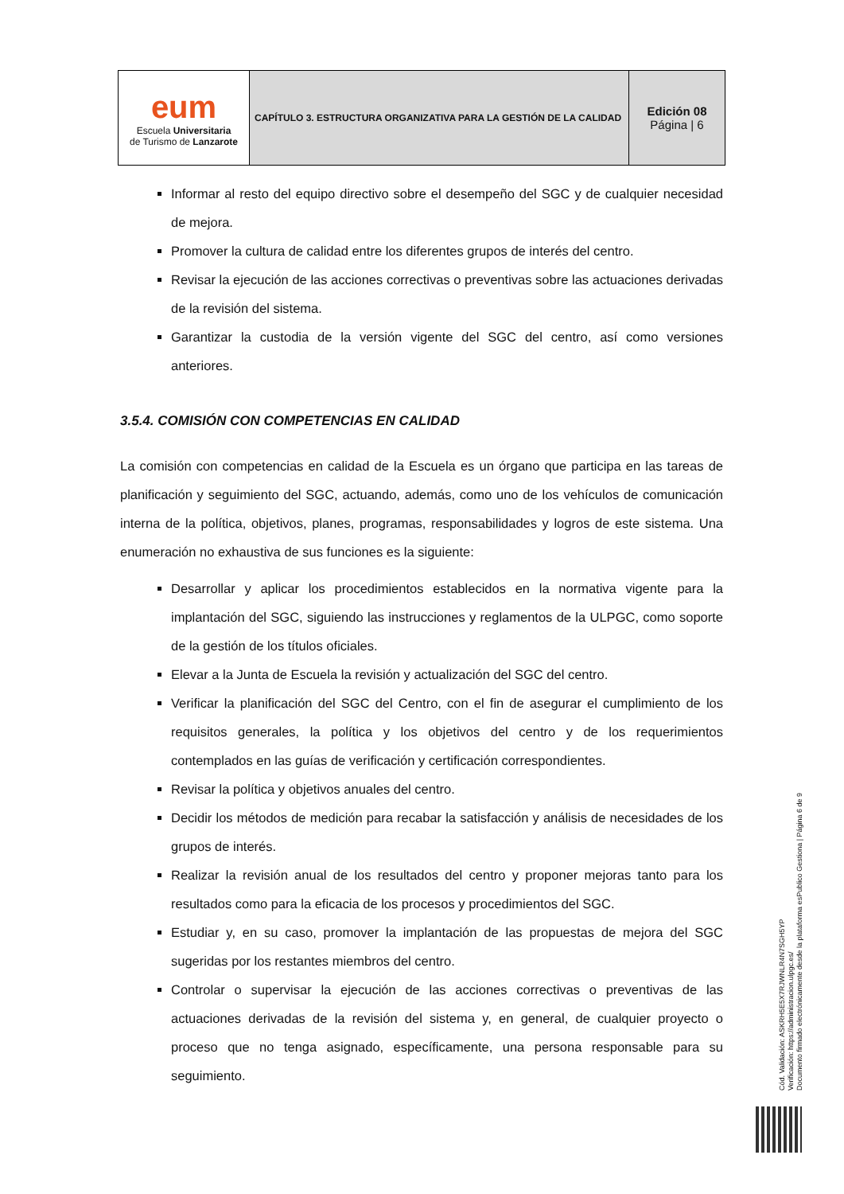| eum Escuela Universitaria de Turismo de Lanzarote | CAPÍTULO 3. ESTRUCTURA ORGANIZATIVA PARA LA GESTIÓN DE LA CALIDAD | Edición 08 Página / 6 |
Informar al resto del equipo directivo sobre el desempeño del SGC y de cualquier necesidad de mejora.
Promover la cultura de calidad entre los diferentes grupos de interés del centro.
Revisar la ejecución de las acciones correctivas o preventivas sobre las actuaciones derivadas de la revisión del sistema.
Garantizar la custodia de la versión vigente del SGC del centro, así como versiones anteriores.
3.5.4. COMISIÓN CON COMPETENCIAS EN CALIDAD
La comisión con competencias en calidad de la Escuela es un órgano que participa en las tareas de planificación y seguimiento del SGC, actuando, además, como uno de los vehículos de comunicación interna de la política, objetivos, planes, programas, responsabilidades y logros de este sistema. Una enumeración no exhaustiva de sus funciones es la siguiente:
Desarrollar y aplicar los procedimientos establecidos en la normativa vigente para la implantación del SGC, siguiendo las instrucciones y reglamentos de la ULPGC, como soporte de la gestión de los títulos oficiales.
Elevar a la Junta de Escuela la revisión y actualización del SGC del centro.
Verificar la planificación del SGC del Centro, con el fin de asegurar el cumplimiento de los requisitos generales, la política y los objetivos del centro y de los requerimientos contemplados en las guías de verificación y certificación correspondientes.
Revisar la política y objetivos anuales del centro.
Decidir los métodos de medición para recabar la satisfacción y análisis de necesidades de los grupos de interés.
Realizar la revisión anual de los resultados del centro y proponer mejoras tanto para los resultados como para la eficacia de los procesos y procedimientos del SGC.
Estudiar y, en su caso, promover la implantación de las propuestas de mejora del SGC sugeridas por los restantes miembros del centro.
Controlar o supervisar la ejecución de las acciones correctivas o preventivas de las actuaciones derivadas de la revisión del sistema y, en general, de cualquier proyecto o proceso que no tenga asignado, específicamente, una persona responsable para su seguimiento.
Cód. Validación: ASKRH5E5X7RJWNLR4N7SGH5YP
Verificación: https://administracion.ulpgc.es/
Documento firmado electrónicamente desde la plataforma esPublico Gestiona | Página 6 de 9